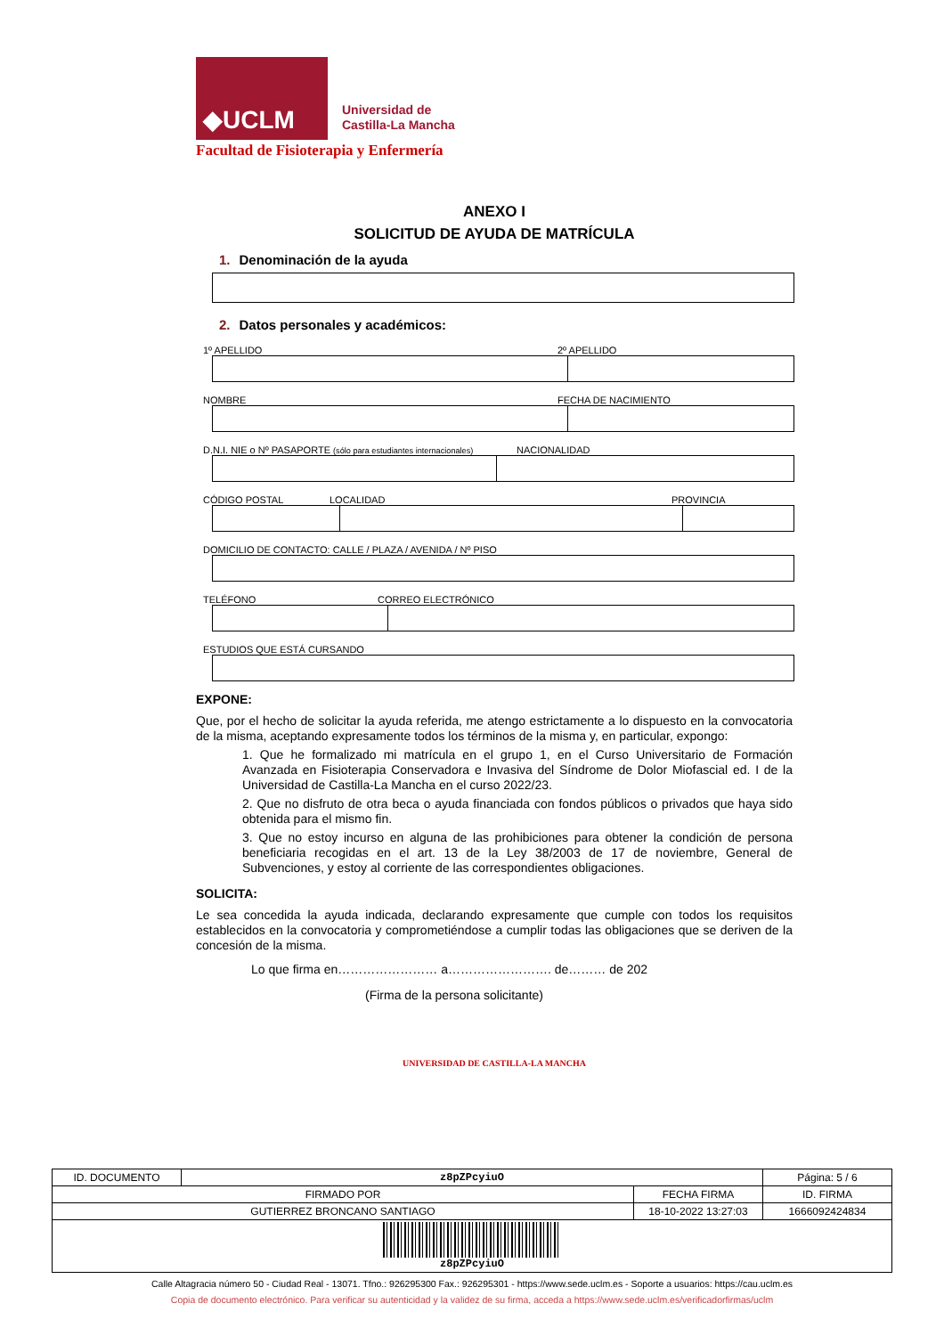◆UCLM
Universidad de
Castilla-La Mancha
Facultad de Fisioterapia y Enfermería
ANEXO I
SOLICITUD DE AYUDA DE MATRÍCULA
1. Denominación de la ayuda
2. Datos personales y académicos:
1º APELLIDO 2º APELLIDO
NOMBRE FECHA DE NACIMIENTO
D.N.I. NIE o Nº PASAPORTE (sólo para estudiantes internacionales) NACIONALIDAD
CÓDIGO POSTAL LOCALIDAD PROVINCIA
DOMICILIO DE CONTACTO: CALLE / PLAZA / AVENIDA / Nº PISO
TELÉFONO CORREO ELECTRÓNICO
ESTUDIOS QUE ESTÁ CURSANDO
EXPONE:
Que, por el hecho de solicitar la ayuda referida, me atengo estrictamente a lo dispuesto en la convocatoria de la misma, aceptando expresamente todos los términos de la misma y, en particular, expongo:
1. Que he formalizado mi matrícula en el grupo 1, en el Curso Universitario de Formación Avanzada en Fisioterapia Conservadora e Invasiva del Síndrome de Dolor Miofascial ed. I de la Universidad de Castilla-La Mancha en el curso 2022/23.
2. Que no disfruto de otra beca o ayuda financiada con fondos públicos o privados que haya sido obtenida para el mismo fin.
3. Que no estoy incurso en alguna de las prohibiciones para obtener la condición de persona beneficiaria recogidas en el art. 13 de la Ley 38/2003 de 17 de noviembre, General de Subvenciones, y estoy al corriente de las correspondientes obligaciones.
SOLICITA:
Le sea concedida la ayuda indicada, declarando expresamente que cumple con todos los requisitos establecidos en la convocatoria y comprometiéndose a cumplir todas las obligaciones que se deriven de la concesión de la misma.
Lo que firma en…………………… a……………………. de……… de 202
(Firma de la persona solicitante)
UNIVERSIDAD DE CASTILLA-LA MANCHA
| ID. DOCUMENTO | z8pZPcyiuO | | Página: 5 / 6 |
| FIRMADO POR | | FECHA FIRMA | ID. FIRMA |
| GUTIERREZ BRONCANO SANTIAGO | | 18-10-2022 13:27:03 | 1666092424834 |
| z8pZPcyiuO | | | |
Calle Altagracia número 50 - Ciudad Real - 13071. Tfno.: 926295300 Fax.: 926295301 - https://www.sede.uclm.es - Soporte a usuarios: https://cau.uclm.es
Copia de documento electrónico. Para verificar su autenticidad y la validez de su firma, acceda a https://www.sede.uclm.es/verificadorfirmas/uclm